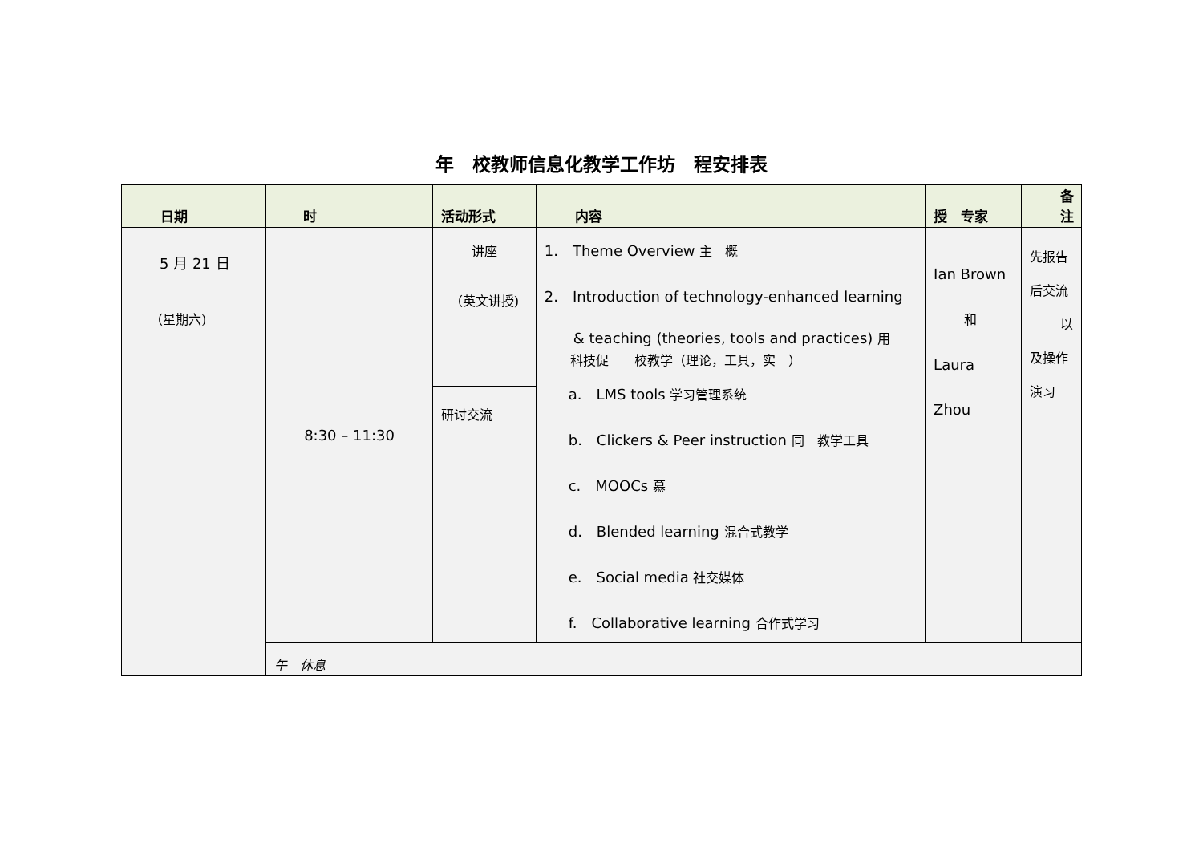年　校教师信息化教学工作坊　程安排表
| 日期 | 时 | 活动形式 | 内容 | 授 专家 | 备 注 |
| --- | --- | --- | --- | --- | --- |
| 5 月 21 日 （星期六) | 8:30 – 11:30 | 讲座 （英文讲授) | 1. Theme Overview 主 概 2. Introduction of technology-enhanced learning & teaching (theories, tools and practices) 用 科技促 校教学（理论，工具，实 ） a. LMS tools 学习管理系统 b. Clickers & Peer instruction 同 教学工具 c. MOOCs 慕 d. Blended learning 混合式教学 e. Social media 社交媒体 f. Collaborative learning 合作式学习 | Ian Brown 和 Laura Zhou | 先报告后交流 以及操作演习 |
| | | 研讨交流 | | | |
| | 午 休息 | | | | |